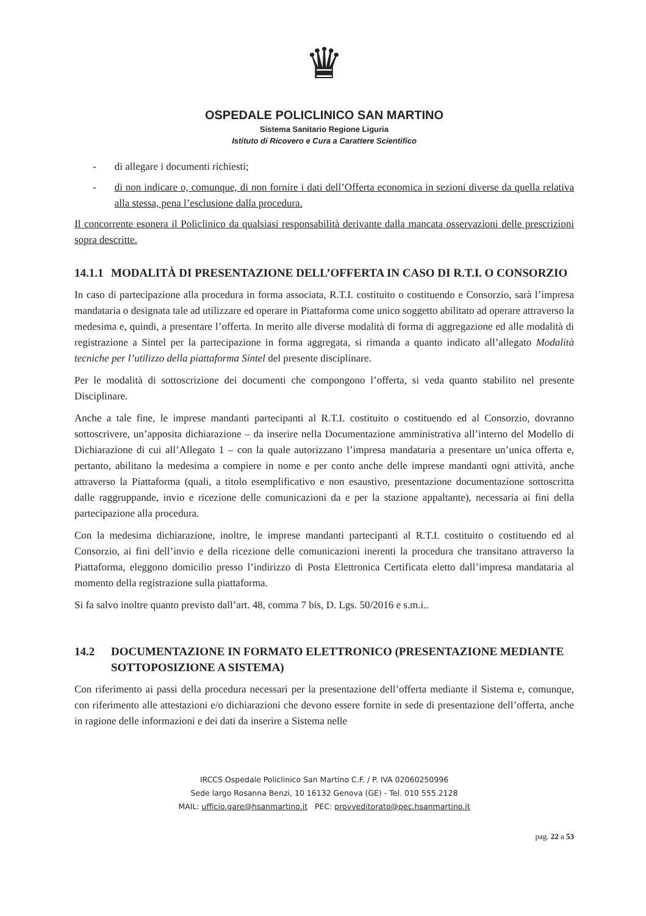♛
OSPEDALE POLICLINICO SAN MARTINO
Sistema Sanitario Regione Liguria
Istituto di Ricovero e Cura a Carattere Scientifico
- di allegare i documenti richiesti;
- di non indicare o, comunque, di non fornire i dati dell’Offerta economica in sezioni diverse da quella relativa alla stessa, pena l’esclusione dalla procedura.
Il concorrente esonera il Policlinico da qualsiasi responsabilità derivante dalla mancata osservazioni delle prescrizioni sopra descritte.
14.1.1 MODALITÀ DI PRESENTAZIONE DELL’OFFERTA IN CASO DI R.T.I. O CONSORZIO
In caso di partecipazione alla procedura in forma associata, R.T.I. costituito o costituendo e Consorzio, sarà l’impresa mandataria o designata tale ad utilizzare ed operare in Piattaforma come unico soggetto abilitato ad operare attraverso la medesima e, quindi, a presentare l’offerta. In merito alle diverse modalità di forma di aggregazione ed alle modalità di registrazione a Sintel per la partecipazione in forma aggregata, si rimanda a quanto indicato all’allegato Modalità tecniche per l’utilizzo della piattaforma Sintel del presente disciplinare.
Per le modalità di sottoscrizione dei documenti che compongono l’offerta, si veda quanto stabilito nel presente Disciplinare.
Anche a tale fine, le imprese mandanti partecipanti al R.T.I. costituito o costituendo ed al Consorzio, dovranno sottoscrivere, un’apposita dichiarazione – da inserire nella Documentazione amministrativa all’interno del Modello di Dichiarazione di cui all’Allegato 1 – con la quale autorizzano l’impresa mandataria a presentare un’unica offerta e, pertanto, abilitano la medesima a compiere in nome e per conto anche delle imprese mandanti ogni attività, anche attraverso la Piattaforma (quali, a titolo esemplificativo e non esaustivo, presentazione documentazione sottoscritta dalle raggruppande, invio e ricezione delle comunicazioni da e per la stazione appaltante), necessaria ai fini della partecipazione alla procedura.
Con la medesima dichiarazione, inoltre, le imprese mandanti partecipanti al R.T.I. costituito o costituendo ed al Consorzio, ai fini dell’invio e della ricezione delle comunicazioni inerenti la procedura che transitano attraverso la Piattaforma, eleggono domicilio presso l’indirizzo di Posta Elettronica Certificata eletto dall’impresa mandataria al momento della registrazione sulla piattaforma.
Si fa salvo inoltre quanto previsto dall’art. 48, comma 7 bis, D. Lgs. 50/2016 e s.m.i..
14.2 DOCUMENTAZIONE IN FORMATO ELETTRONICO (PRESENTAZIONE MEDIANTE SOTTOPOSIZIONE A SISTEMA)
Con riferimento ai passi della procedura necessari per la presentazione dell’offerta mediante il Sistema e, comunque, con riferimento alle attestazioni e/o dichiarazioni che devono essere fornite in sede di presentazione dell’offerta, anche in ragione delle informazioni e dei dati da inserire a Sistema nelle
IRCCS Ospedale Policlinico San Martino C.F. / P. IVA 02060250996
Sede largo Rosanna Benzi, 10 16132 Genova (GE) - Tel. 010 555.2128
MAIL: ufficio.gare@hsanmartino.it PEC: provveditorato@pec.hsanmartino.it
pag. 22 a 53